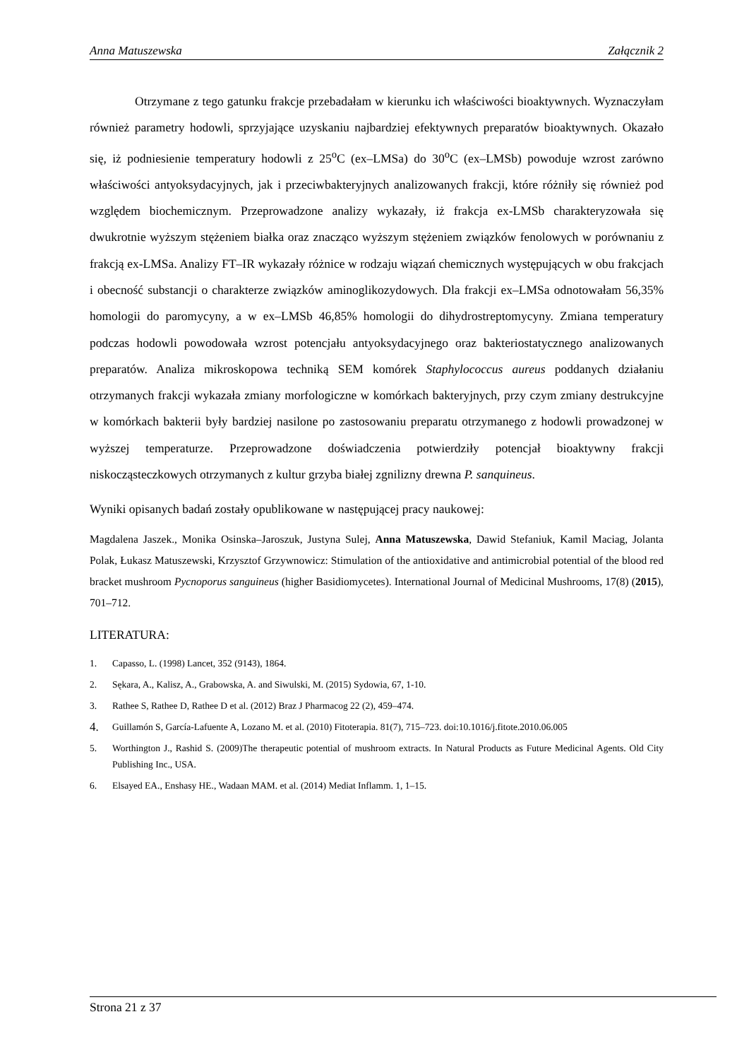Anna Matuszewska Załącznik 2
Otrzymane z tego gatunku frakcje przebadałam w kierunku ich właściwości bioaktywnych. Wyznaczyłam również parametry hodowli, sprzyjające uzyskaniu najbardziej efektywnych preparatów bioaktywnych. Okazało się, iż podniesienie temperatury hodowli z 25<sup>o</sup>C (ex–LMSa) do 30<sup>o</sup>C (ex–LMSb) powoduje wzrost zarówno właściwości antyoksydacyjnych, jak i przeciwbakteryjnych analizowanych frakcji, które różniły się również pod względem biochemicznym. Przeprowadzone analizy wykazały, iż frakcja ex-LMSb charakteryzowała się dwukrotnie wyższym stężeniem białka oraz znacząco wyższym stężeniem związków fenolowych w porównaniu z frakcją ex-LMSa. Analizy FT–IR wykazały różnice w rodzaju wiązań chemicznych występujących w obu frakcjach i obecność substancji o charakterze związków aminoglikozydowych. Dla frakcji ex–LMSa odnotowałam 56,35% homologii do paromycyny, a w ex–LMSb 46,85% homologii do dihydrostreptomycyny. Zmiana temperatury podczas hodowli powodowała wzrost potencjału antyoksydacyjnego oraz bakteriostatycznego analizowanych preparatów. Analiza mikroskopowa techniką SEM komórek Staphylococcus aureus poddanych działaniu otrzymanych frakcji wykazała zmiany morfologiczne w komórkach bakteryjnych, przy czym zmiany destrukcyjne w komórkach bakterii były bardziej nasilone po zastosowaniu preparatu otrzymanego z hodowli prowadzonej w wyższej temperaturze. Przeprowadzone doświadczenia potwierdziły potencjał bioaktywny frakcji niskocząsteczkowych otrzymanych z kultur grzyba białej zgnilizny drewna P. sanquineus.
Wyniki opisanych badań zostały opublikowane w następującej pracy naukowej:
Magdalena Jaszek., Monika Osinska–Jaroszuk, Justyna Sulej, Anna Matuszewska, Dawid Stefaniuk, Kamil Maciag, Jolanta Polak, Łukasz Matuszewski, Krzysztof Grzywnowicz: Stimulation of the antioxidative and antimicrobial potential of the blood red bracket mushroom Pycnoporus sanguineus (higher Basidiomycetes). International Journal of Medicinal Mushrooms, 17(8) (2015), 701–712.
LITERATURA:
1. Capasso, L. (1998) Lancet, 352 (9143), 1864.
2. Sękara, A., Kalisz, A., Grabowska, A. and Siwulski, M. (2015) Sydowia, 67, 1-10.
3. Rathee S, Rathee D, Rathee D et al. (2012) Braz J Pharmacog 22 (2), 459–474.
4. Guillamón S, García-Lafuente A, Lozano M. et al. (2010) Fitoterapia. 81(7), 715–723. doi:10.1016/j.fitote.2010.06.005
5. Worthington J., Rashid S. (2009)The therapeutic potential of mushroom extracts. In Natural Products as Future Medicinal Agents. Old City Publishing Inc., USA.
6. Elsayed EA., Enshasy HE., Wadaan MAM. et al. (2014) Mediat Inflamm. 1, 1–15.
Strona 21 z 37